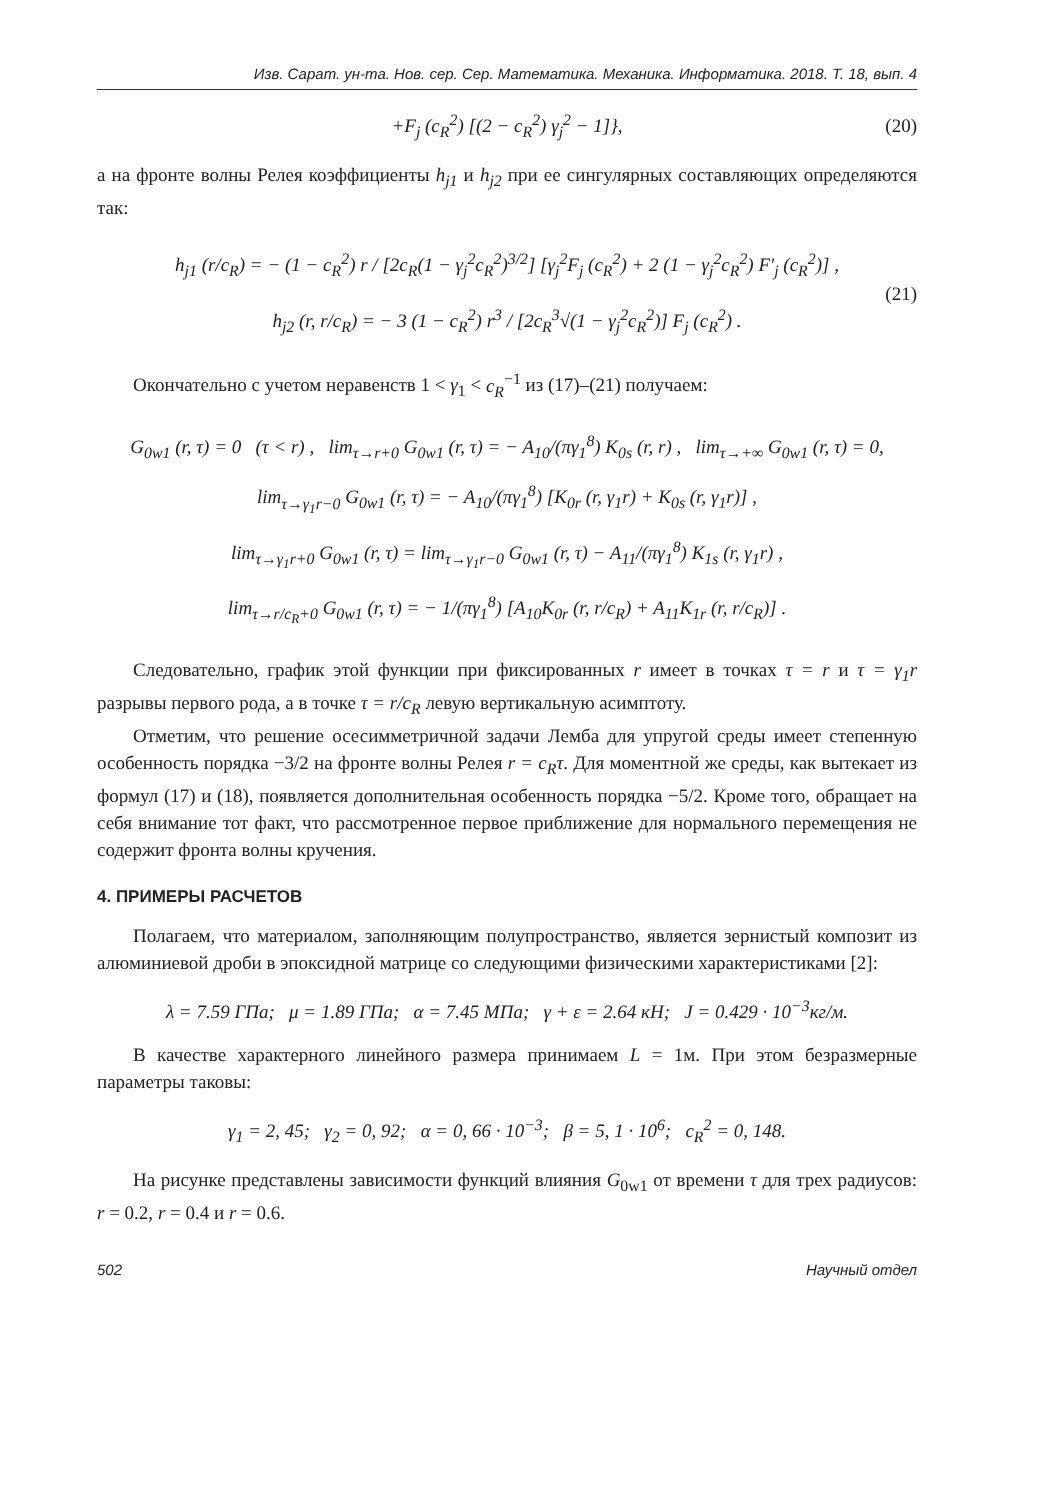Изв. Сарат. ун-та. Нов. сер. Сер. Математика. Механика. Информатика. 2018. Т. 18, вып. 4
+F<sub>j</sub> (c<sub>R</sub><sup>2</sup>) [(2 − c<sub>R</sub><sup>2</sup>) γ<sub>j</sub><sup>2</sup> − 1]}, (20)
а на фронте волны Релея коэффициенты h<sub>j1</sub> и h<sub>j2</sub> при ее сингулярных составляющих определяются так:
h<sub>j1</sub> (r/c<sub>R</sub>) = − (1 − c<sub>R</sub><sup>2</sup>) r / [2c<sub>R</sub>(1 − γ<sub>j</sub><sup>2</sup>c<sub>R</sub><sup>2</sup>)<sup>3/2</sup>] [γ<sub>j</sub><sup>2</sup>F<sub>j</sub> (c<sub>R</sub><sup>2</sup>) + 2 (1 − γ<sub>j</sub><sup>2</sup>c<sub>R</sub><sup>2</sup>) F′<sub>j</sub> (c<sub>R</sub><sup>2</sup>)] ,
h<sub>j2</sub> (r, r/c<sub>R</sub>) = − 3 (1 − c<sub>R</sub><sup>2</sup>) r<sup>3</sup> / [2c<sub>R</sub><sup>3</sup>√(1 − γ<sub>j</sub><sup>2</sup>c<sub>R</sub><sup>2</sup>)] F<sub>j</sub> (c<sub>R</sub><sup>2</sup>) .
(21)
Окончательно с учетом неравенств 1 < γ<sub>1</sub> < c<sub>R</sub><sup>−1</sup> из (17)–(21) получаем:
G<sub>0w1</sub> (r, τ) = 0 (τ < r) , lim<sub>τ→r+0</sub> G<sub>0w1</sub> (r, τ) = − A<sub>10</sub>/(πγ<sub>1</sub><sup>8</sup>) K<sub>0s</sub> (r, r) , lim<sub>τ→+∞</sub> G<sub>0w1</sub> (r, τ) = 0,
lim<sub>τ→γ<sub>1</sub>r−0</sub> G<sub>0w1</sub> (r, τ) = − A<sub>10</sub>/(πγ<sub>1</sub><sup>8</sup>) [K<sub>0r</sub> (r, γ<sub>1</sub>r) + K<sub>0s</sub> (r, γ<sub>1</sub>r)] ,
lim<sub>τ→γ<sub>1</sub>r+0</sub> G<sub>0w1</sub> (r, τ) = lim<sub>τ→γ<sub>1</sub>r−0</sub> G<sub>0w1</sub> (r, τ) − A<sub>11</sub>/(πγ<sub>1</sub><sup>8</sup>) K<sub>1s</sub> (r, γ<sub>1</sub>r) ,
lim<sub>τ→r/c<sub>R</sub>+0</sub> G<sub>0w1</sub> (r, τ) = − 1/(πγ<sub>1</sub><sup>8</sup>) [A<sub>10</sub>K<sub>0r</sub> (r, r/c<sub>R</sub>) + A<sub>11</sub>K<sub>1r</sub> (r, r/c<sub>R</sub>)] .
Следовательно, график этой функции при фиксированных r имеет в точках τ = r и τ = γ<sub>1</sub>r разрывы первого рода, а в точке τ = r/c<sub>R</sub> левую вертикальную асимптоту.
Отметим, что решение осесимметричной задачи Лемба для упругой среды имеет степенную особенность порядка −3/2 на фронте волны Релея r = c<sub>R</sub>τ. Для моментной же среды, как вытекает из формул (17) и (18), появляется дополнительная особенность порядка −5/2. Кроме того, обращает на себя внимание тот факт, что рассмотренное первое приближение для нормального перемещения не содержит фронта волны кручения.
4. ПРИМЕРЫ РАСЧЕТОВ
Полагаем, что материалом, заполняющим полупространство, является зернистый композит из алюминиевой дроби в эпоксидной матрице со следующими физическими характеристиками [2]:
λ = 7.59 ГПа; μ = 1.89 ГПа; α = 7.45 МПа; γ + ε = 2.64 кН; J = 0.429 · 10<sup>−3</sup>кг/м.
В качестве характерного линейного размера принимаем L = 1м. При этом безразмерные параметры таковы:
γ<sub>1</sub> = 2, 45; γ<sub>2</sub> = 0, 92; α = 0, 66 · 10<sup>−3</sup>; β = 5, 1 · 10<sup>6</sup>; c<sub>R</sub><sup>2</sup> = 0, 148.
На рисунке представлены зависимости функций влияния G<sub>0w1</sub> от времени τ для трех радиусов: r = 0.2, r = 0.4 и r = 0.6.
502 Научный отдел